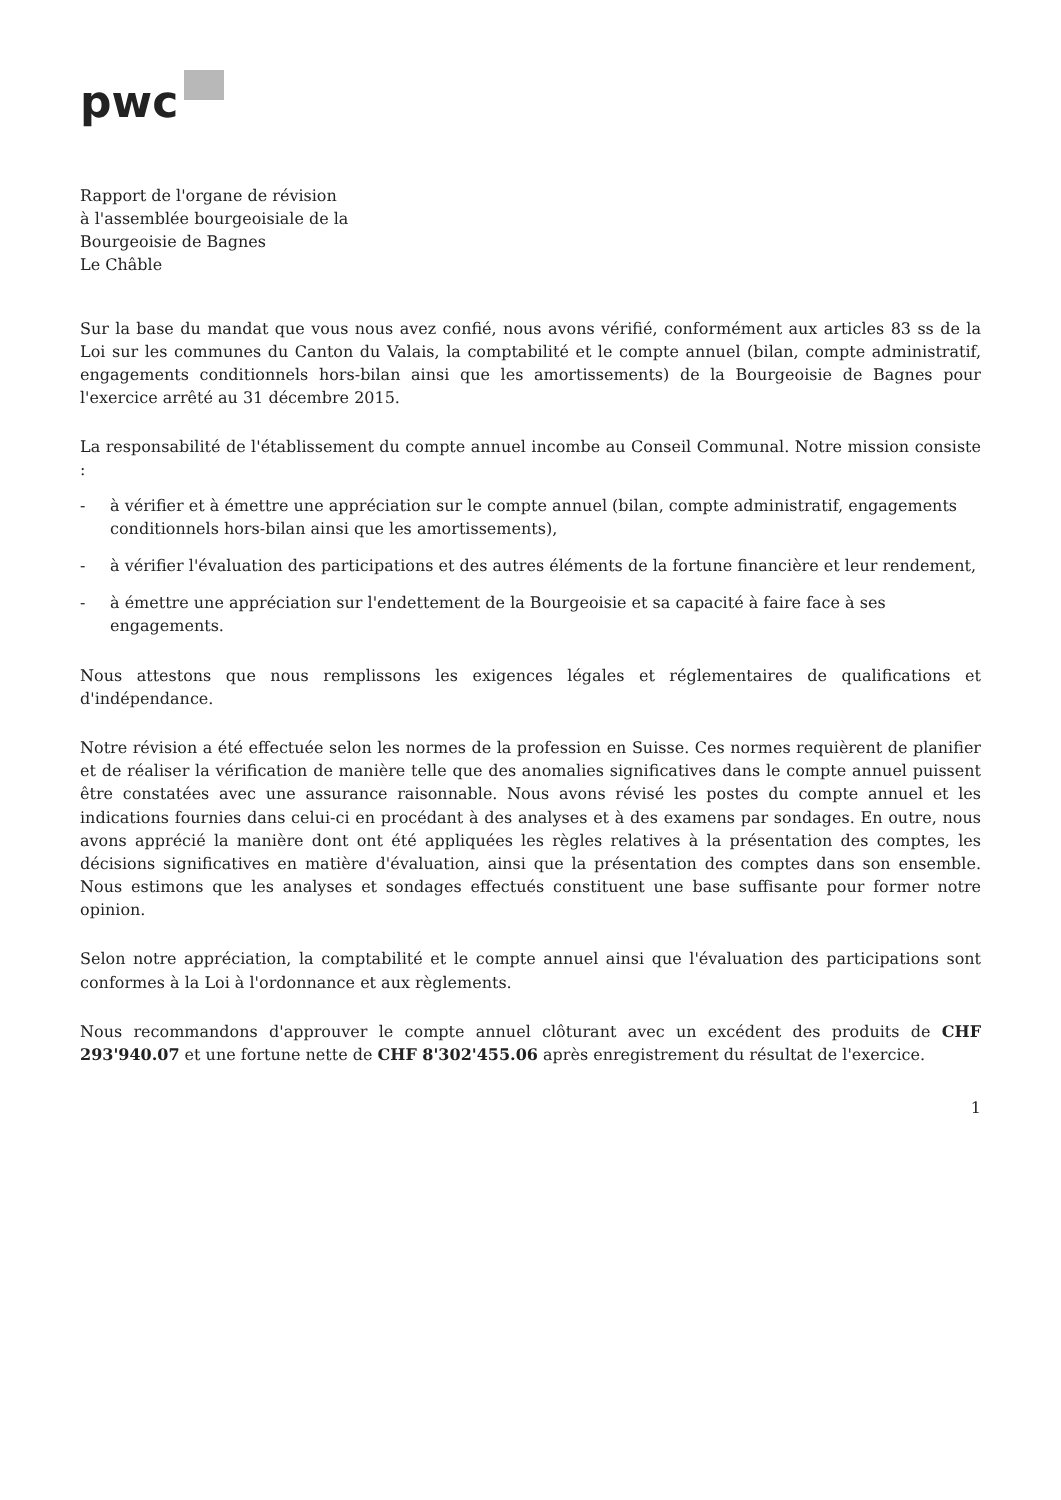pwc
Rapport de l'organe de révision
à l'assemblée bourgeoisiale de la
Bourgeoisie de Bagnes
Le Châble
Sur la base du mandat que vous nous avez confié, nous avons vérifié, conformément aux articles 83 ss de la Loi sur les communes du Canton du Valais, la comptabilité et le compte annuel (bilan, compte administratif, engagements conditionnels hors-bilan ainsi que les amortissements) de la Bourgeoisie de Bagnes pour l'exercice arrêté au 31 décembre 2015.
La responsabilité de l'établissement du compte annuel incombe au Conseil Communal. Notre mission consiste :
- à vérifier et à émettre une appréciation sur le compte annuel (bilan, compte administratif, engagements conditionnels hors-bilan ainsi que les amortissements),
- à vérifier l'évaluation des participations et des autres éléments de la fortune financière et leur rendement,
- à émettre une appréciation sur l'endettement de la Bourgeoisie et sa capacité à faire face à ses engagements.
Nous attestons que nous remplissons les exigences légales et réglementaires de qualifications et d'indépendance.
Notre révision a été effectuée selon les normes de la profession en Suisse. Ces normes requièrent de planifier et de réaliser la vérification de manière telle que des anomalies significatives dans le compte annuel puissent être constatées avec une assurance raisonnable. Nous avons révisé les postes du compte annuel et les indications fournies dans celui-ci en procédant à des analyses et à des examens par sondages. En outre, nous avons apprécié la manière dont ont été appliquées les règles relatives à la présentation des comptes, les décisions significatives en matière d'évaluation, ainsi que la présentation des comptes dans son ensemble. Nous estimons que les analyses et sondages effectués constituent une base suffisante pour former notre opinion.
Selon notre appréciation, la comptabilité et le compte annuel ainsi que l'évaluation des participations sont conformes à la Loi à l'ordonnance et aux règlements.
Nous recommandons d'approuver le compte annuel clôturant avec un excédent des produits de CHF 293'940.07 et une fortune nette de CHF 8'302'455.06 après enregistrement du résultat de l'exercice.
1